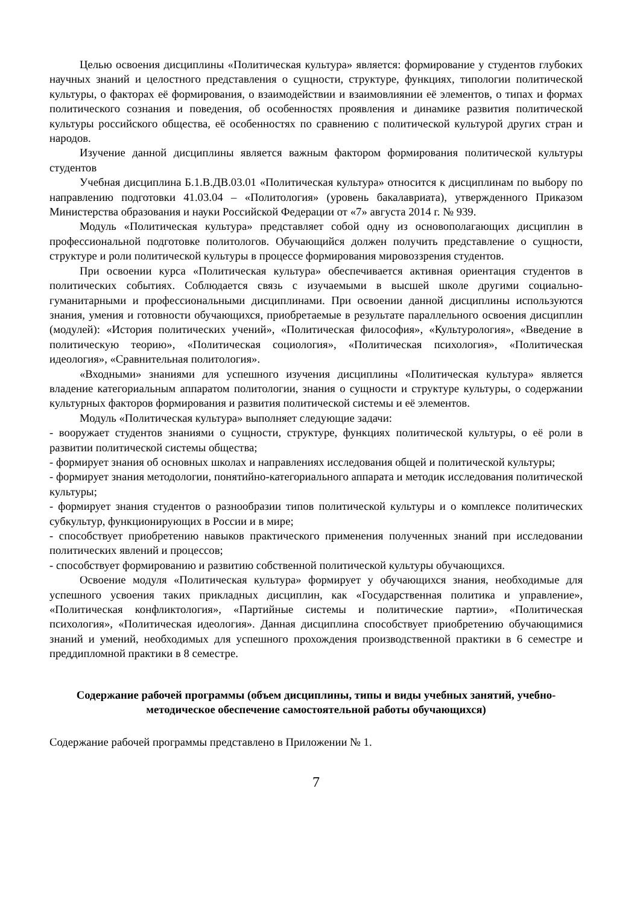Целью освоения дисциплины «Политическая культура» является: формирование у студентов глубоких научных знаний и целостного представления о сущности, структуре, функциях, типологии политической культуры, о факторах её формирования, о взаимодействии и взаимовлиянии её элементов, о типах и формах политического сознания и поведения, об особенностях проявления и динамике развития политической культуры российского общества, её особенностях по сравнению с политической культурой других стран и народов.
Изучение данной дисциплины является важным фактором формирования политической культуры студентов
Учебная дисциплина Б.1.В.ДВ.03.01 «Политическая культура» относится к дисциплинам по выбору по направлению подготовки 41.03.04 – «Политология» (уровень бакалавриата), утвержденного Приказом Министерства образования и науки Российской Федерации от «7» августа 2014 г. № 939.
Модуль «Политическая культура» представляет собой одну из основополагающих дисциплин в профессиональной подготовке политологов. Обучающийся должен получить представление о сущности, структуре и роли политической культуры в процессе формирования мировоззрения студентов.
При освоении курса «Политическая культура» обеспечивается активная ориентация студентов в политических событиях. Соблюдается связь с изучаемыми в высшей школе другими социально-гуманитарными и профессиональными дисциплинами. При освоении данной дисциплины используются знания, умения и готовности обучающихся, приобретаемые в результате параллельного освоения дисциплин (модулей): «История политических учений», «Политическая философия», «Культурология», «Введение в политическую теорию», «Политическая социология», «Политическая психология», «Политическая идеология», «Сравнительная политология».
«Входными» знаниями для успешного изучения дисциплины «Политическая культура» является владение категориальным аппаратом политологии, знания о сущности и структуре культуры, о содержании культурных факторов формирования и развития политической системы и её элементов.
Модуль «Политическая культура» выполняет следующие задачи:
- вооружает студентов знаниями о сущности, структуре, функциях политической культуры, о её роли в развитии политической системы общества;
- формирует знания об основных школах и направлениях исследования общей и политической культуры;
- формирует знания методологии, понятийно-категориального аппарата и методик исследования политической культуры;
- формирует знания студентов о разнообразии типов политической культуры и о комплексе политических субкультур, функционирующих в России и в мире;
- способствует приобретению навыков практического применения полученных знаний при исследовании политических явлений и процессов;
- способствует формированию и развитию собственной политической культуры обучающихся.
Освоение модуля «Политическая культура» формирует у обучающихся знания, необходимые для успешного усвоения таких прикладных дисциплин, как «Государственная политика и управление», «Политическая конфликтология», «Партийные системы и политические партии», «Политическая психология», «Политическая идеология». Данная дисциплина способствует приобретению обучающимися знаний и умений, необходимых для успешного прохождения производственной практики в 6 семестре и преддипломной практики в 8 семестре.
Содержание рабочей программы (объем дисциплины, типы и виды учебных занятий, учебно-методическое обеспечение самостоятельной работы обучающихся)
Содержание рабочей программы представлено в Приложении № 1.
7